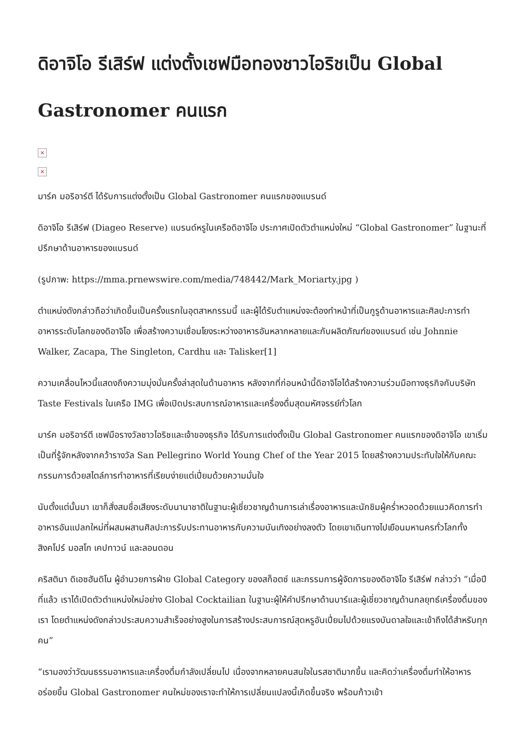ดิอาจิโอ รีเสิร์ฟ แต่งตั้งเชฟมือทองชาวไอริชเป็น Global Gastronomer คนแรก
×
×
มาร์ค มอริอาร์ตี ได้รับการแต่งตั้งเป็น Global Gastronomer คนแรกของแบรนด์
ดิอาจิโอ รีเสิร์ฟ (Diageo Reserve) แบรนด์หรูในเครือดิอาจิโอ ประกาศเปิดตัวตำแหน่งใหม่ “Global Gastronomer” ในฐานะที่ปรึกษาด้านอาหารของแบรนด์
(รูปภาพ: https://mma.prnewswire.com/media/748442/Mark_Moriarty.jpg )
ตำแหน่งดังกล่าวถือว่าเกิดขึ้นเป็นครั้งแรกในอุตสาหกรรมนี้ และผู้ได้รับตำแหน่งจะต้องทำหน้าที่เป็นกูรูด้านอาหารและศิลปะการทำอาหารระดับโลกของดิอาจิโอ เพื่อสร้างความเชื่อมโยงระหว่างอาหารอันหลากหลายและกับผลิตภัณฑ์ของแบรนด์ เช่น Johnnie Walker, Zacapa, The Singleton, Cardhu และ Talisker[1]
ความเคลื่อนไหวนี้แสดงถึงความมุ่งมั่นครั้งล่าสุดในด้านอาหาร หลังจากที่ก่อนหน้านี้ดิอาจิโอได้สร้างความร่วมมือทางธุรกิจกับบริษัท Taste Festivals ในเครือ IMG เพื่อเปิดประสบการณ์อาหารและเครื่องดื่มสุดมหัศจรรย์ทั่วโลก
มาร์ค มอริอาร์ตี เชฟมือรางวัลชาวไอริชและเจ้าของธุรกิจ ได้รับการแต่งตั้งเป็น Global Gastronomer คนแรกของดิอาจิโอ เขาเริ่มเป็นที่รู้จักหลังจากคว้ารางวัล San Pellegrino World Young Chef of the Year 2015 โดยสร้างความประทับใจให้กับคณะกรรมการด้วยสไตล์การทำอาหารที่เรียบง่ายแต่เปี่ยมด้วยความมั่นใจ
นับตั้งแต่นั้นมา เขาก็สั่งสมชื่อเสียงระดับนานาชาติในฐานะผู้เชี่ยวชาญด้านการเล่าเรื่องอาหารและนักชิมผู้คร่ำหวอดด้วยแนวคิดการทำอาหารอันแปลกใหม่ที่ผสมผสานศิลปะการรับประทานอาหารกับความบันเทิงอย่างลงตัว โดยเขาเดินทางไปเยือนมหานครทั่วโลกทั้งสิงคโปร์ มอสโก เคปทาวน์ และลอนดอน
คริสตินา ดิเอซฮันดิโน ผู้อำนวยการฝ่าย Global Category ของสก็อตซ์ และกรรมการผู้จัดการของดิอาจิโอ รีเสิร์ฟ กล่าวว่า “เมื่อปีที่แล้ว เราได้เปิดตัวตำแหน่งใหม่อย่าง Global Cocktailian ในฐานะผู้ให้คำปรึกษาด้านบาร์และผู้เชี่ยวชาญด้านกลยุทธ์เครื่องดื่มของเรา โดยตำแหน่งดังกล่าวประสบความสำเร็จอย่างสูงในการสร้างประสบการณ์สุดหรูอันเปี่ยมไปด้วยแรงบันดาลใจและเข้าถึงได้สำหรับทุกคน”
“เรามองว่าวัฒนธรรมอาหารและเครื่องดื่มกำลังเปลี่ยนไป เนื่องจากหลายคนสนใจในรสชาติมากขึ้น และคิดว่าเครื่องดื่มทำให้อาหารอร่อยขึ้น Global Gastronomer คนใหม่ของเราจะทำให้การเปลี่ยนแปลงนี้เกิดขึ้นจริง พร้อมก้าวเข้า